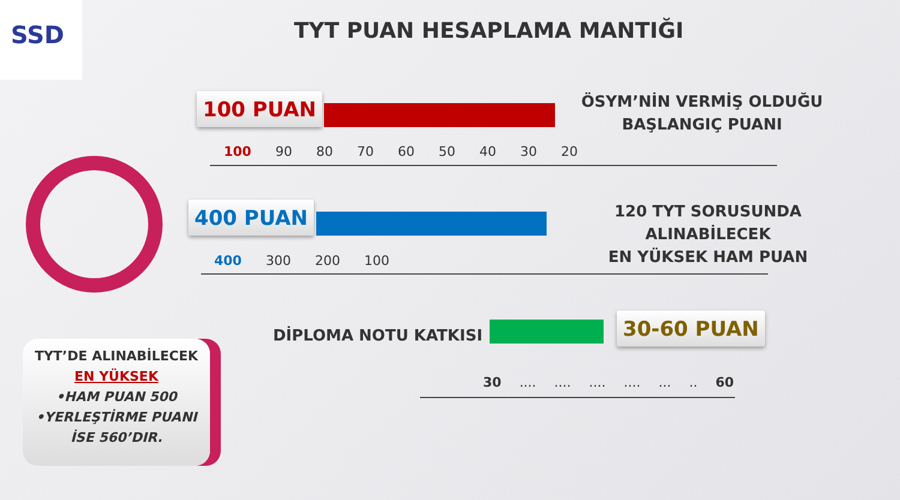SSD
TYT PUAN HESAPLAMA MANTIĞI
100 PUAN
ÖSYM’NİN VERMİŞ OLDUĞU
BAŞLANGIÇ PUANI
100 90 80 70 60 50 40 30 20
400 PUAN
120 TYT SORUSUNDA ALINABİLECEK
EN YÜKSEK HAM PUAN
400 300 200 100
DİPLOMA NOTU KATKISI 30-60 PUAN
30..................... 60
TYT’DE ALINABİLECEK
EN YÜKSEK
•HAM PUAN 500
•YERLEŞTİRME PUANI
İSE 560’DIR.